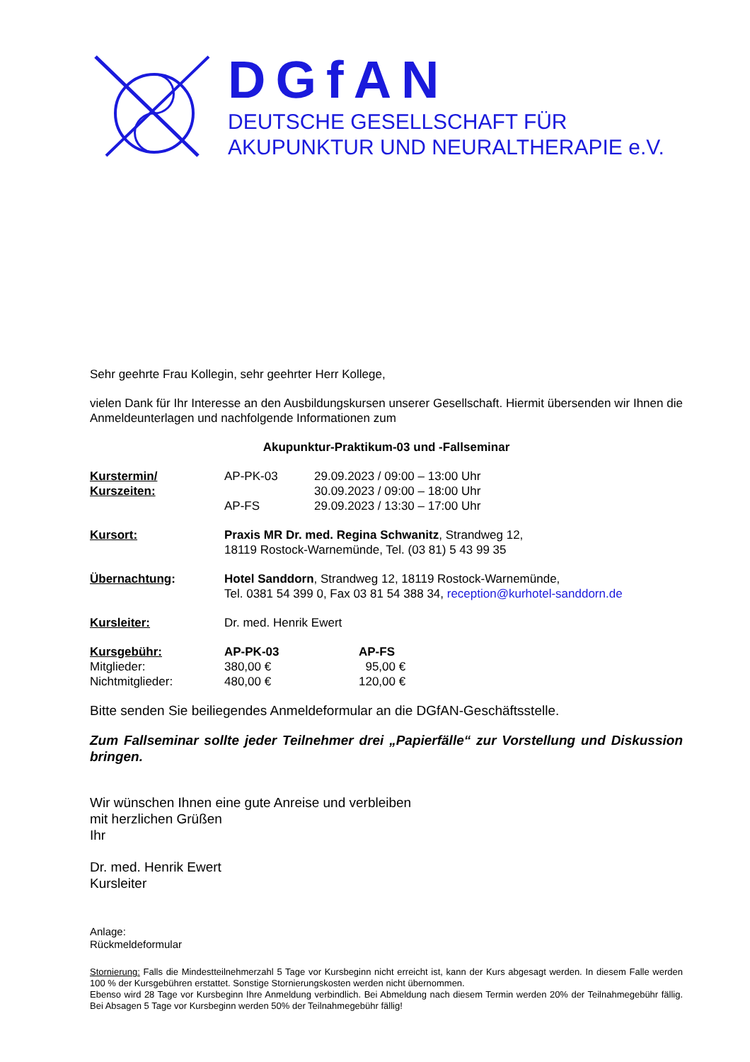DGfAN
DEUTSCHE GESELLSCHAFT FÜR
AKUPUNKTUR UND NEURALTHERAPIE e.V.
Sehr geehrte Frau Kollegin, sehr geehrter Herr Kollege,
vielen Dank für Ihr Interesse an den Ausbildungskursen unserer Gesellschaft. Hiermit übersenden wir Ihnen die Anmeldeunterlagen und nachfolgende Informationen zum
Akupunktur-Praktikum-03 und -Fallseminar
Kurstermin/
Kurszeiten:
AP-PK-03
AP-FS
29.09.2023 / 09:00 – 13:00 Uhr
30.09.2023 / 09:00 – 18:00 Uhr
29.09.2023 / 13:30 – 17:00 Uhr
Kursort: Praxis MR Dr. med. Regina Schwanitz, Strandweg 12,
18119 Rostock-Warnemünde, Tel. (03 81) 5 43 99 35
Übernachtung: Hotel Sanddorn, Strandweg 12, 18119 Rostock-Warnemünde,
Tel. 0381 54 399 0, Fax 03 81 54 388 34, reception@kurhotel-sanddorn.de
Kursleiter: Dr. med. Henrik Ewert
Kursgebühr:
Mitglieder:
Nichtmitglieder:
AP-PK-03
380,00 €
480,00 €
AP-FS
95,00 €
120,00 €
Bitte senden Sie beiliegendes Anmeldeformular an die DGfAN-Geschäftsstelle.
Zum Fallseminar sollte jeder Teilnehmer drei „Papierfälle“ zur Vorstellung und Diskussion bringen.
Wir wünschen Ihnen eine gute Anreise und verbleiben
mit herzlichen Grüßen
Ihr
Dr. med. Henrik Ewert
Kursleiter
Anlage:
Rückmeldeformular
Stornierung: Falls die Mindestteilnehmerzahl 5 Tage vor Kursbeginn nicht erreicht ist, kann der Kurs abgesagt werden. In diesem Falle werden 100 % der Kursgebühren erstattet. Sonstige Stornierungskosten werden nicht übernommen.
Ebenso wird 28 Tage vor Kursbeginn Ihre Anmeldung verbindlich. Bei Abmeldung nach diesem Termin werden 20% der Teilnahmegebühr fällig. Bei Absagen 5 Tage vor Kursbeginn werden 50% der Teilnahmegebühr fällig!